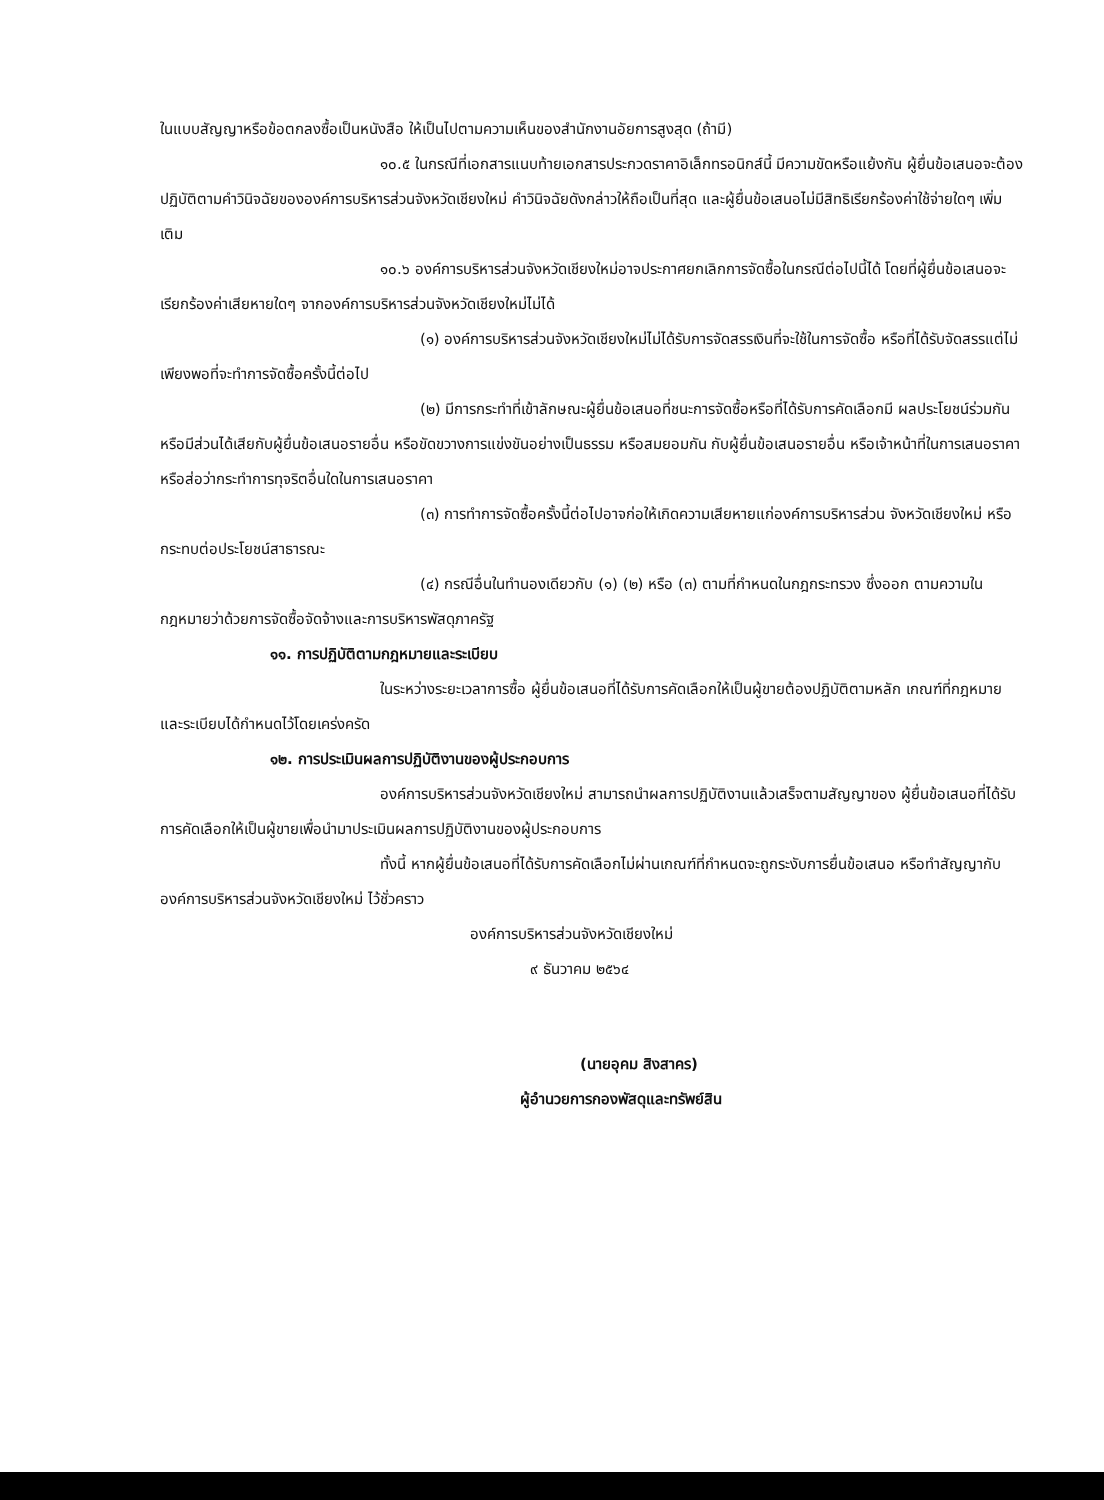ในแบบสัญญาหรือข้อตกลงซื้อเป็นหนังสือ ให้เป็นไปตามความเห็นของสำนักงานอัยการสูงสุด (ถ้ามี)
๑๐.๕ ในกรณีที่เอกสารแนบท้ายเอกสารประกวดราคาอิเล็กทรอนิกส์นี้ มีความขัดหรือแย้งกัน ผู้ยื่นข้อเสนอจะต้องปฏิบัติตามคำวินิจฉัยขององค์การบริหารส่วนจังหวัดเชียงใหม่ คำวินิจฉัยดังกล่าวให้ถือเป็นที่สุด และผู้ยื่นข้อเสนอไม่มีสิทธิเรียกร้องค่าใช้จ่ายใดๆ เพิ่มเติม
๑๐.๖ องค์การบริหารส่วนจังหวัดเชียงใหม่อาจประกาศยกเลิกการจัดซื้อในกรณีต่อไปนี้ได้ โดยที่ผู้ยื่นข้อเสนอจะเรียกร้องค่าเสียหายใดๆ จากองค์การบริหารส่วนจังหวัดเชียงใหม่ไม่ได้
(๑) องค์การบริหารส่วนจังหวัดเชียงใหม่ไม่ได้รับการจัดสรรเงินที่จะใช้ในการจัดซื้อ หรือที่ได้รับจัดสรรแต่ไม่เพียงพอที่จะทำการจัดซื้อครั้งนี้ต่อไป
(๒) มีการกระทำที่เข้าลักษณะผู้ยื่นข้อเสนอที่ชนะการจัดซื้อหรือที่ได้รับการคัดเลือกมี ผลประโยชน์ร่วมกัน หรือมีส่วนได้เสียกับผู้ยื่นข้อเสนอรายอื่น หรือขัดขวางการแข่งขันอย่างเป็นธรรม หรือสมยอมกัน กับผู้ยื่นข้อเสนอรายอื่น หรือเจ้าหน้าที่ในการเสนอราคา หรือส่อว่ากระทำการทุจริตอื่นใดในการเสนอราคา
(๓) การทำการจัดซื้อครั้งนี้ต่อไปอาจก่อให้เกิดความเสียหายแก่องค์การบริหารส่วน จังหวัดเชียงใหม่ หรือกระทบต่อประโยชน์สาธารณะ
(๔) กรณีอื่นในทำนองเดียวกับ (๑) (๒) หรือ (๓) ตามที่กำหนดในกฎกระทรวง ซึ่งออก ตามความในกฎหมายว่าด้วยการจัดซื้อจัดจ้างและการบริหารพัสดุภาครัฐ
๑๑. การปฏิบัติตามกฎหมายและระเบียบ
ในระหว่างระยะเวลาการซื้อ ผู้ยื่นข้อเสนอที่ได้รับการคัดเลือกให้เป็นผู้ขายต้องปฏิบัติตามหลัก เกณฑ์ที่กฎหมายและระเบียบได้กำหนดไว้โดยเคร่งครัด
๑๒. การประเมินผลการปฏิบัติงานของผู้ประกอบการ
องค์การบริหารส่วนจังหวัดเชียงใหม่ สามารถนำผลการปฏิบัติงานแล้วเสร็จตามสัญญาของ ผู้ยื่นข้อเสนอที่ได้รับการคัดเลือกให้เป็นผู้ขายเพื่อนำมาประเมินผลการปฏิบัติงานของผู้ประกอบการ
ทั้งนี้ หากผู้ยื่นข้อเสนอที่ได้รับการคัดเลือกไม่ผ่านเกณฑ์ที่กำหนดจะถูกระงับการยื่นข้อเสนอ หรือทำสัญญากับองค์การบริหารส่วนจังหวัดเชียงใหม่ ไว้ชั่วคราว
องค์การบริหารส่วนจังหวัดเชียงใหม่
๙ ธันวาคม ๒๕๖๔
(นายอุคม สิงสาคร)
ผู้อำนวยการกองพัสดุและทรัพย์สิน